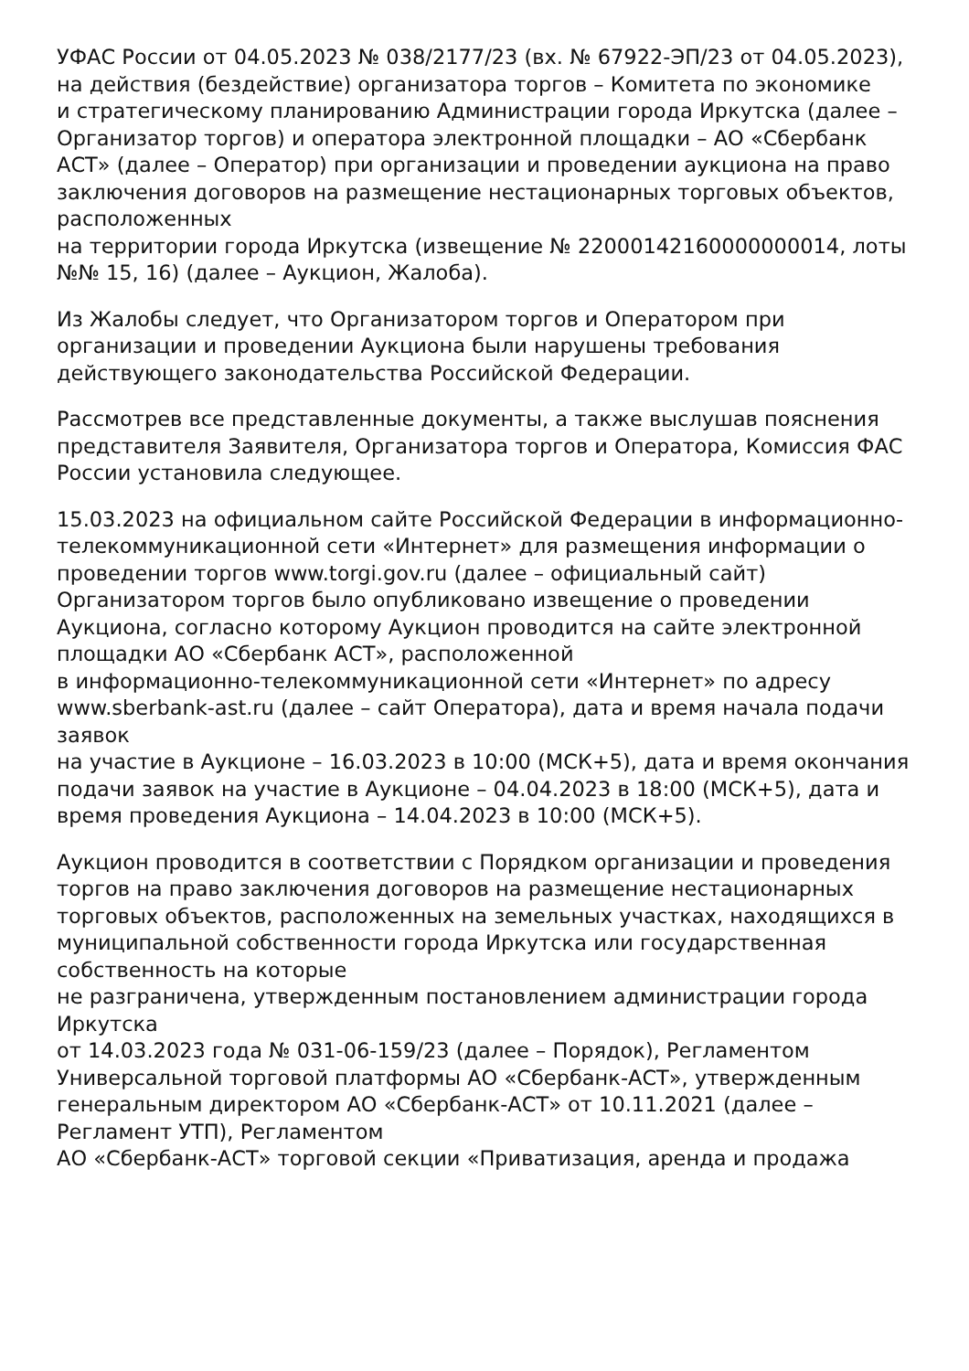УФАС России от 04.05.2023 № 038/2177/23 (вх. № 67922-ЭП/23 от 04.05.2023),
на действия (бездействие) организатора торгов – Комитета по экономике
и стратегическому планированию Администрации города Иркутска (далее – Организатор торгов) и оператора электронной площадки – АО «Сбербанк АСТ» (далее – Оператор) при организации и проведении аукциона на право заключения договоров на размещение нестационарных торговых объектов, расположенных
на территории города Иркутска (извещение № 22000142160000000014, лоты №№ 15, 16) (далее – Аукцион, Жалоба).
Из Жалобы следует, что Организатором торгов и Оператором при организации и проведении Аукциона были нарушены требования действующего законодательства Российской Федерации.
Рассмотрев все представленные документы, а также выслушав пояснения представителя Заявителя, Организатора торгов и Оператора, Комиссия ФАС России установила следующее.
15.03.2023 на официальном сайте Российской Федерации в информационно-телекоммуникационной сети «Интернет» для размещения информации о проведении торгов www.torgi.gov.ru (далее – официальный сайт) Организатором торгов было опубликовано извещение о проведении Аукциона, согласно которому Аукцион проводится на сайте электронной площадки АО «Сбербанк АСТ», расположенной
в информационно-телекоммуникационной сети «Интернет» по адресу www.sberbank-ast.ru (далее – сайт Оператора), дата и время начала подачи заявок
на участие в Аукционе – 16.03.2023 в 10:00 (МСК+5), дата и время окончания подачи заявок на участие в Аукционе – 04.04.2023 в 18:00 (МСК+5), дата и время проведения Аукциона – 14.04.2023 в 10:00 (МСК+5).
Аукцион проводится в соответствии с Порядком организации и проведения торгов на право заключения договоров на размещение нестационарных торговых объектов, расположенных на земельных участках, находящихся в муниципальной собственности города Иркутска или государственная собственность на которые
не разграничена, утвержденным постановлением администрации города Иркутска
от 14.03.2023 года № 031-06-159/23 (далее – Порядок), Регламентом Универсальной торговой платформы АО «Сбербанк-АСТ», утвержденным генеральным директором АО «Сбербанк-АСТ» от 10.11.2021 (далее – Регламент УТП), Регламентом
АО «Сбербанк-АСТ» торговой секции «Приватизация, аренда и продажа